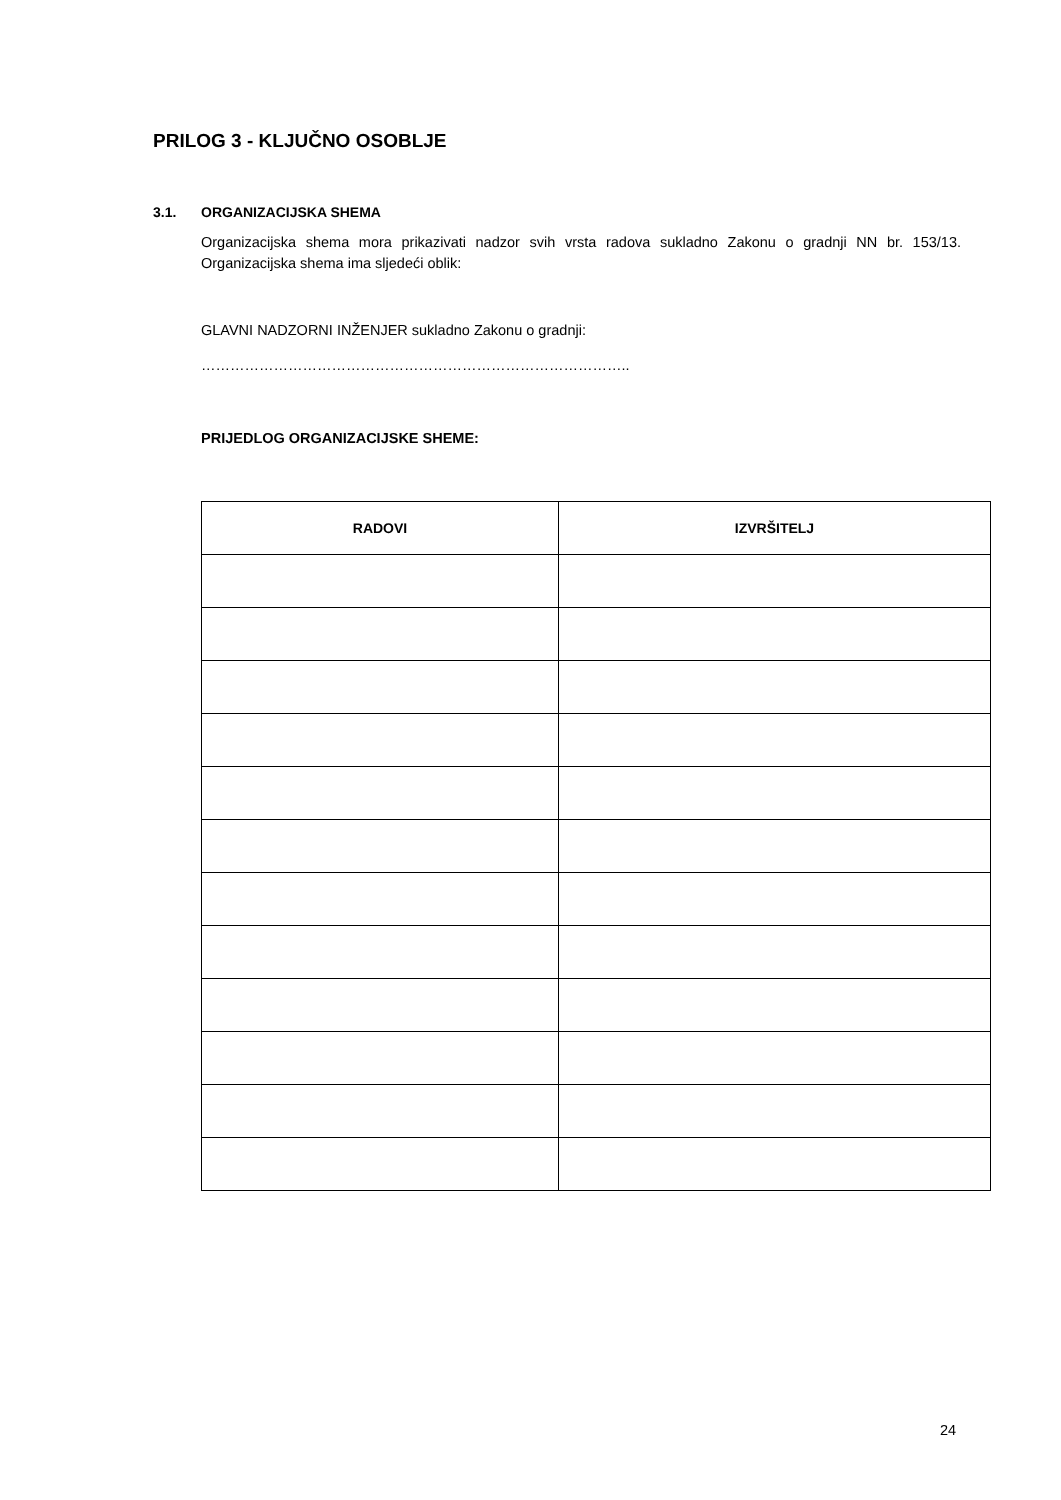PRILOG 3 - KLJUČNO OSOBLJE
3.1. ORGANIZACIJSKA SHEMA
Organizacijska shema mora prikazivati nadzor svih vrsta radova sukladno Zakonu o gradnji NN br. 153/13. Organizacijska shema ima sljedeći oblik:
GLAVNI NADZORNI INŽENJER sukladno Zakonu o gradnji:
……………………………………………………………………………..
PRIJEDLOG ORGANIZACIJSKE SHEME:
| RADOVI | IZVRŠITELJ |
| --- | --- |
24